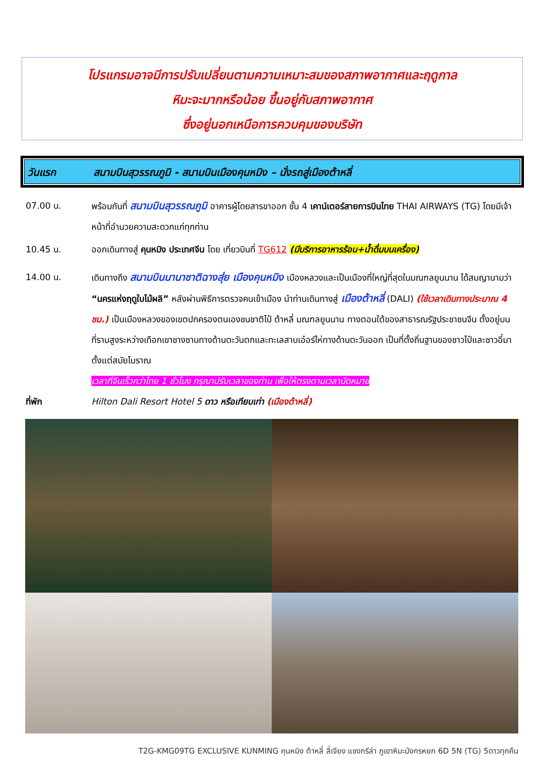โปรแกรมอาจมีการปรับเปลี่ยนตามความเหมาะสมของสภาพอากาศและฤดูกาล
หิมะจะมากหรือน้อย ขึ้นอยู่กับสภาพอากาศ
ซึ่งอยู่นอกเหนือการควบคุมของบริษัท
วันแรก สนามบินสุวรรณภูมิ - สนามบินเมืองคุนหมิง – นั่งรถสู่เมืองต้าหลี่
07.00 น. พร้อมกันที่ สนามบินสุวรรณภูมิ อาคารผู้โดยสารขาออก ชั้น 4 เคาน์เตอร์สายการบินไทย THAI AIRWAYS (TG) โดยมีเจ้าหน้าที่อำนวยความสะดวกแก่ทุกท่าน
10.45 น. ออกเดินทางสู่ คุนหมิง ประเทศจีน โดย เที่ยวบินที่ TG612 (มีบริการอาหารร้อน+น้ำดื่มบนเครื่อง)
14.00 น. เดินทางถึง สนามบินนานาชาติฉางสุ่ย เมืองคุนหมิง เมืองหลวงและเป็นเมืองที่ใหญ่ที่สุดในมณฑลยูนนาน ได้สมญานามว่า “นครแห่งฤดูใบไม้ผลิ” หลังผ่านพิธีการตรวจคนเข้าเมือง นำท่านเดินทางสู่ เมืองต้าหลี่ (DALI) (ใช้เวลาเดินทางประมาณ 4 ชม.) เป็นเมืองหลวงของเขตปกครองตนเองชนชาติไป๋ ต้าหลี่ มณฑลยูนนาน ทางตอนใต้ของสาธารณรัฐประชาชนจีน ตั้งอยู่บนที่ราบสูงระหว่างเทือกเขาชางซานทางด้านตะวันตกและทะเลสาบเอ๋อร์ไห่ทางด้านตะวันออก เป็นที่ตั้งถิ่นฐานของชาวไป๋และชาวอี๋มาตั้งแต่สมัยโบราณ
เวลาที่จีนเร็วกว่าไทย 1 ชั่วโมง กรุณาปรับเวลาของท่าน เพื่อให้ตรงตามเวลานัดหมาย
ที่พัก Hilton Dali Resort Hotel 5 ดาว หรือเทียบเท่า (เมืองต้าหลี่)
T2G-KMG09TG EXCLUSIVE KUNMING คุนหมิง ต้าหลี่ ลี่เจียง แชงกรีล่า ภูเขาหิมะมังกรหยก 6D 5N (TG) 5ดาวทุกคืน